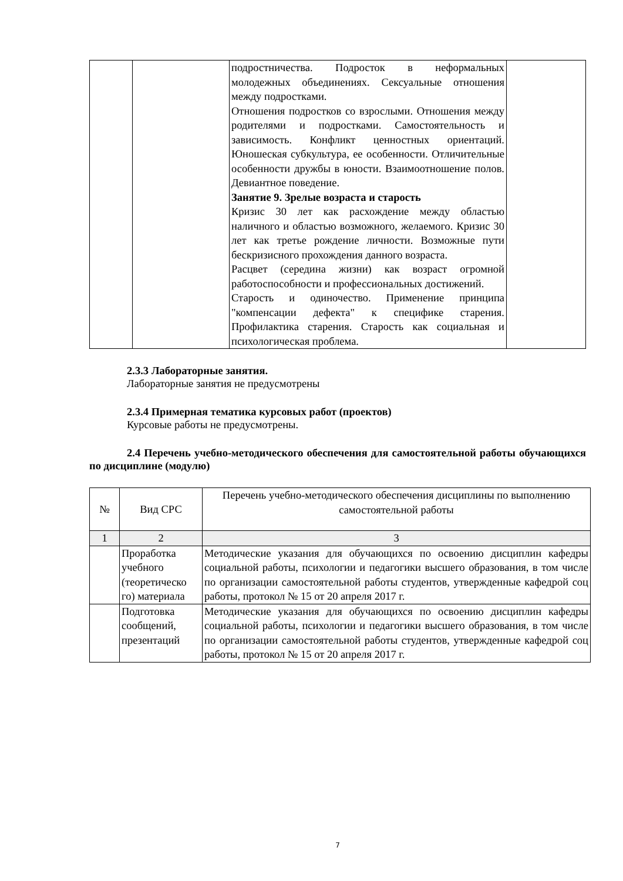| | | подростничества. Подросток в неформальных молодежных объединениях. Сексуальные отношения между подростками. Отношения подростков со взрослыми. Отношения между родителями и подростками. Самостоятельность и зависимость. Конфликт ценностных ориентаций. Юношеская субкультура, ее особенности. Отличительные особенности дружбы в юности. Взаимоотношение полов. Девиантное поведение. Занятие 9. Зрелые возраста и старость Кризис 30 лет как расхождение между областью наличного и областью возможного, желаемого. Кризис 30 лет как третье рождение личности. Возможные пути бескризисного прохождения данного возраста. Расцвет (середина жизни) как возраст огромной работоспособности и профессиональных достижений. Старость и одиночество. Применение принципа "компенсации дефекта" к специфике старения. Профилактика старения. Старость как социальная и психологическая проблема. | |
2.3.3 Лабораторные занятия.
Лабораторные занятия не предусмотрены
2.3.4 Примерная тематика курсовых работ (проектов)
Курсовые работы не предусмотрены.
2.4 Перечень учебно-методического обеспечения для самостоятельной работы обучающихся по дисциплине (модулю)
| № | Вид СРС | Перечень учебно-методического обеспечения дисциплины по выполнению самостоятельной работы |
| --- | --- | --- |
| 1 | 2 | 3 |
| | Проработка учебного (теоретическо го) материала | Методические указания для обучающихся по освоению дисциплин кафедры социальной работы, психологии и педагогики высшего образования, в том числе по организации самостоятельной работы студентов, утвержденные кафедрой соц работы, протокол № 15 от 20 апреля 2017 г. |
| | Подготовка сообщений, презентаций | Методические указания для обучающихся по освоению дисциплин кафедры социальной работы, психологии и педагогики высшего образования, в том числе по организации самостоятельной работы студентов, утвержденные кафедрой соц работы, протокол № 15 от 20 апреля 2017 г. |
7